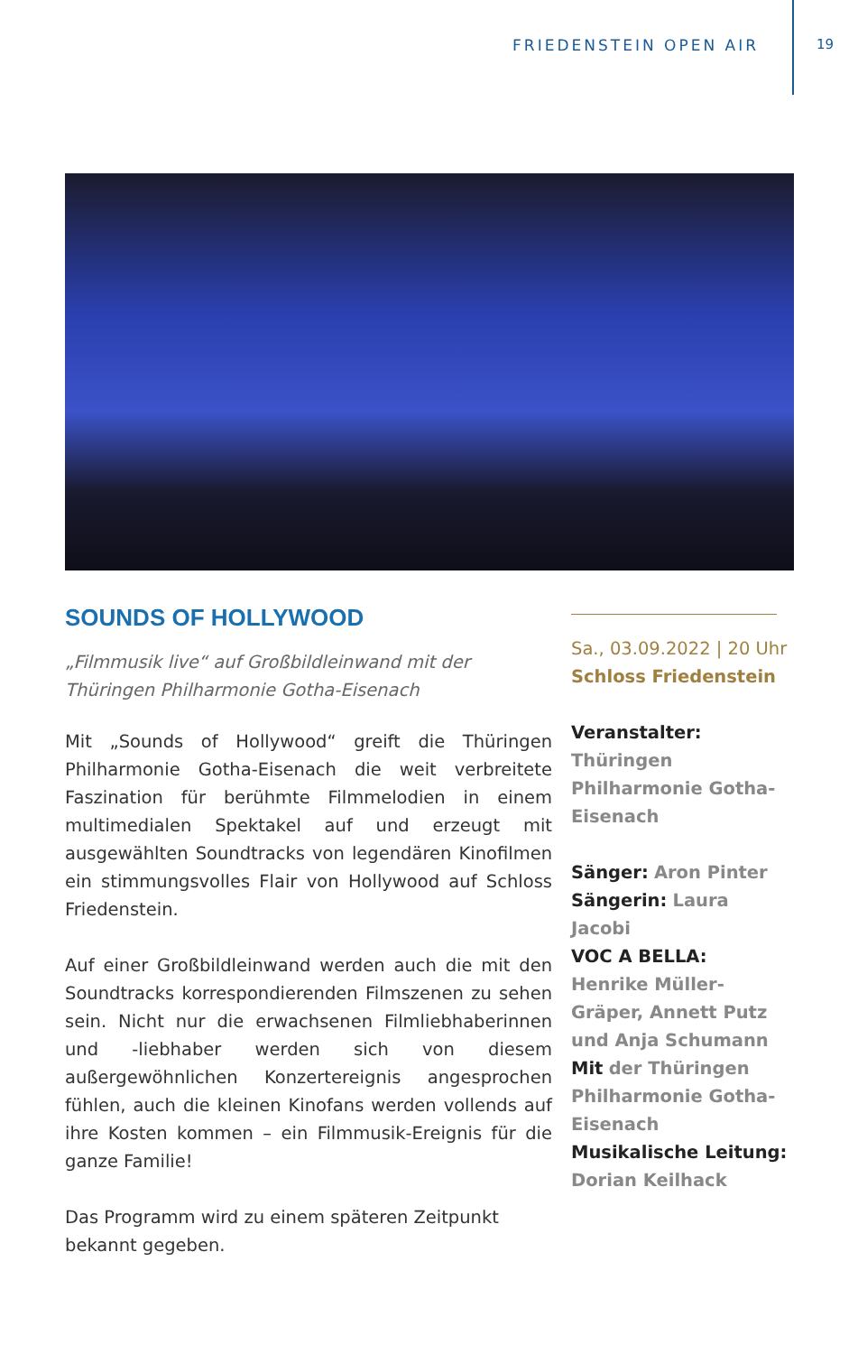FRIEDENSTEIN OPEN AIR 19
SOUNDS OF HOLLYWOOD
„Filmmusik live“ auf Großbildleinwand mit der Thüringen Philharmonie Gotha-Eisenach
Mit „Sounds of Hollywood“ greift die Thüringen Philharmonie Gotha-Eisenach die weit verbreitete Faszination für berühmte Filmmelodien in einem multimedialen Spektakel auf und erzeugt mit ausgewählten Soundtracks von legendären Kinofilmen ein stimmungsvolles Flair von Hollywood auf Schloss Friedenstein.
Auf einer Großbildleinwand werden auch die mit den Soundtracks korrespondierenden Filmszenen zu sehen sein. Nicht nur die erwachsenen Filmliebhaberinnen und -liebhaber werden sich von diesem außergewöhnlichen Konzertereignis angesprochen fühlen, auch die kleinen Kinofans werden vollends auf ihre Kosten kommen – ein Filmmusik-Ereignis für die ganze Familie!
Das Programm wird zu einem späteren Zeitpunkt bekannt gegeben.
Sa., 03.09.2022 | 20 Uhr
Schloss Friedenstein
Veranstalter:
Thüringen Philharmonie Gotha-Eisenach
Sänger: Aron Pinter
Sängerin: Laura Jacobi
VOC A BELLA: Henrike Müller-Gräper, Annett Putz und Anja Schumann
Mit der Thüringen Philharmonie Gotha-Eisenach
Musikalische Leitung:
Dorian Keilhack